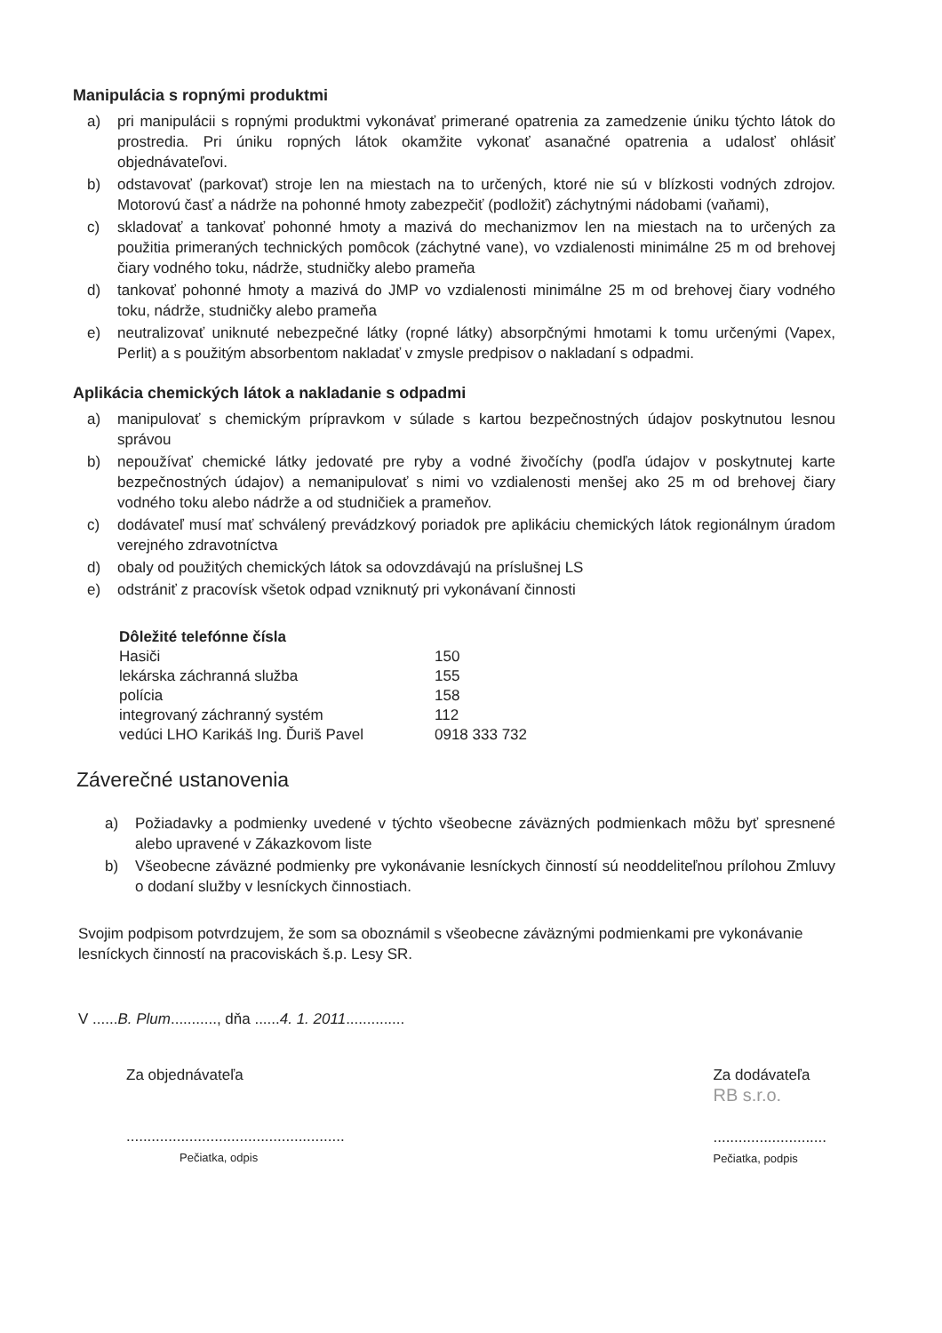Manipulácia s ropnými produktmi
a) pri manipulácii s ropnými produktmi vykonávať primerané opatrenia za zamedzenie úniku týchto látok do prostredia. Pri úniku ropných látok okamžite vykonať asanačné opatrenia a udalosť ohlásiť objednávateľovi.
b) odstavovať (parkovať) stroje len na miestach na to určených, ktoré nie sú v blízkosti vodných zdrojov. Motorovú časť a nádrže na pohonné hmoty zabezpečiť (podložiť) záchytnými nádobami (vaňami),
c) skladovať a tankovať pohonné hmoty a mazivá do mechanizmov len na miestach na to určených za použitia primeraných technických pomôcok (záchytné vane), vo vzdialenosti minimálne 25 m od brehovej čiary vodného toku, nádrže, studničky alebo prameňa
d) tankovať pohonné hmoty a mazivá do JMP vo vzdialenosti minimálne 25 m od brehovej čiary vodného toku, nádrže, studničky alebo prameňa
e) neutralizovať uniknuté nebezpečné látky (ropné látky) absorpčnými hmotami k tomu určenými (Vapex, Perlit) a s použitým absorbentom nakladať v zmysle predpisov o nakladaní s odpadmi.
Aplikácia chemických látok a nakladanie s odpadmi
a) manipulovať s chemickým prípravkom v súlade s kartou bezpečnostných údajov poskytnutou lesnou správou
b) nepoužívať chemické látky jedovaté pre ryby a vodné živočíchy (podľa údajov v poskytnutej karte bezpečnostných údajov) a nemanipulovať s nimi vo vzdialenosti menšej ako 25 m od brehovej čiary vodného toku alebo nádrže a od studničiek a prameňov.
c) dodávateľ musí mať schválený prevádzkový poriadok pre aplikáciu chemických látok regionálnym úradom verejného zdravotníctva
d) obaly od použitých chemických látok sa odovzdávajú na príslušnej LS
e) odstrániť z pracovísk všetok odpad vzniknutý pri vykonávaní činnosti
Dôležité telefónne čísla
| Hasiči | 150 |
| lekárska záchranná služba | 155 |
| polícia | 158 |
| integrovaný záchranný systém | 112 |
| vedúci LHO Karikáš Ing. Ďuriš Pavel | 0918 333 732 |
Záverečné ustanovenia
a) Požiadavky a podmienky uvedené v týchto všeobecne záväzných podmienkach môžu byť spresnené alebo upravené v Zákazkovom liste
b) Všeobecne záväzné podmienky pre vykonávanie lesníckych činností sú neoddeliteľnou prílohou Zmluvy o dodaní služby v lesníckych činnostiach.
Svojim podpisom potvrdzujem, že som sa oboznámil s všeobecne záväznými podmienkami pre vykonávanie lesníckych činností na pracoviskách š.p. Lesy SR.
V ......B. Plum..........., dňa ......4. 1. 2011..............
Za objednávateľa
....................................................
Pečiatka, odpis
Za dodávateľa
RB s.r.o.
...........................
Pečiatka, podpis